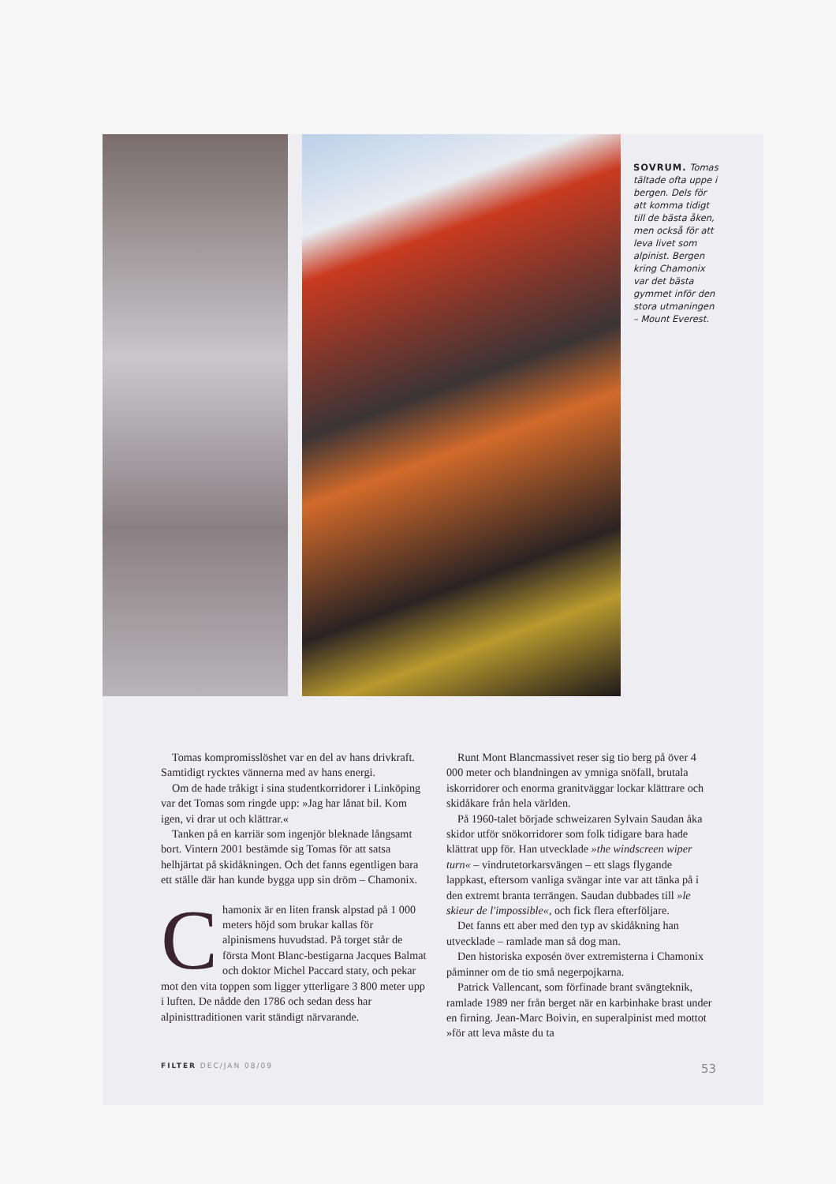SOVRUM. Tomas tältade ofta uppe i bergen. Dels för att komma tidigt till de bästa åken, men också för att leva livet som alpinist. Bergen kring Chamonix var det bästa gymmet inför den stora utmaningen – Mount Everest.
Tomas kompromisslöshet var en del av hans drivkraft. Samtidigt rycktes vännerna med av hans energi.
Om de hade tråkigt i sina studentkorridorer i Linköping var det Tomas som ringde upp: »Jag har lånat bil. Kom igen, vi drar ut och klättrar.«
Tanken på en karriär som ingenjör bleknade långsamt bort. Vintern 2001 bestämde sig Tomas för att satsa helhjärtat på skidåkningen. Och det fanns egentligen bara ett ställe där han kunde bygga upp sin dröm – Chamonix.
Chamonix är en liten fransk alpstad på 1 000 meters höjd som brukar kallas för alpinismens huvudstad. På torget står de första Mont Blanc-bestigarna Jacques Balmat och doktor Michel Paccard staty, och pekar mot den vita toppen som ligger ytterligare 3 800 meter upp i luften. De nådde den 1786 och sedan dess har alpinisttraditionen varit ständigt närvarande.
Runt Mont Blancmassivet reser sig tio berg på över 4 000 meter och blandningen av ymniga snöfall, brutala iskorridorer och enorma granitväggar lockar klättrare och skidåkare från hela världen.
På 1960-talet började schweizaren Sylvain Saudan åka skidor utför snökorridorer som folk tidigare bara hade klättrat upp för. Han utvecklade »the windscreen wiper turn« – vindrutetorkarsvängen – ett slags flygande lappkast, eftersom vanliga svängar inte var att tänka på i den extremt branta terrängen. Saudan dubbades till »le skieur de l'impossible«, och fick flera efterföljare.
Det fanns ett aber med den typ av skidåkning han utvecklade – ramlade man så dog man.
Den historiska exposén över extremisterna i Chamonix påminner om de tio små negerpojkarna.
Patrick Vallencant, som förfinade brant svängteknik, ramlade 1989 ner från berget när en karbinhake brast under en firning. Jean-Marc Boivin, en superalpinist med mottot »för att leva måste du ta
FILTER DEC/JAN 08/09 53